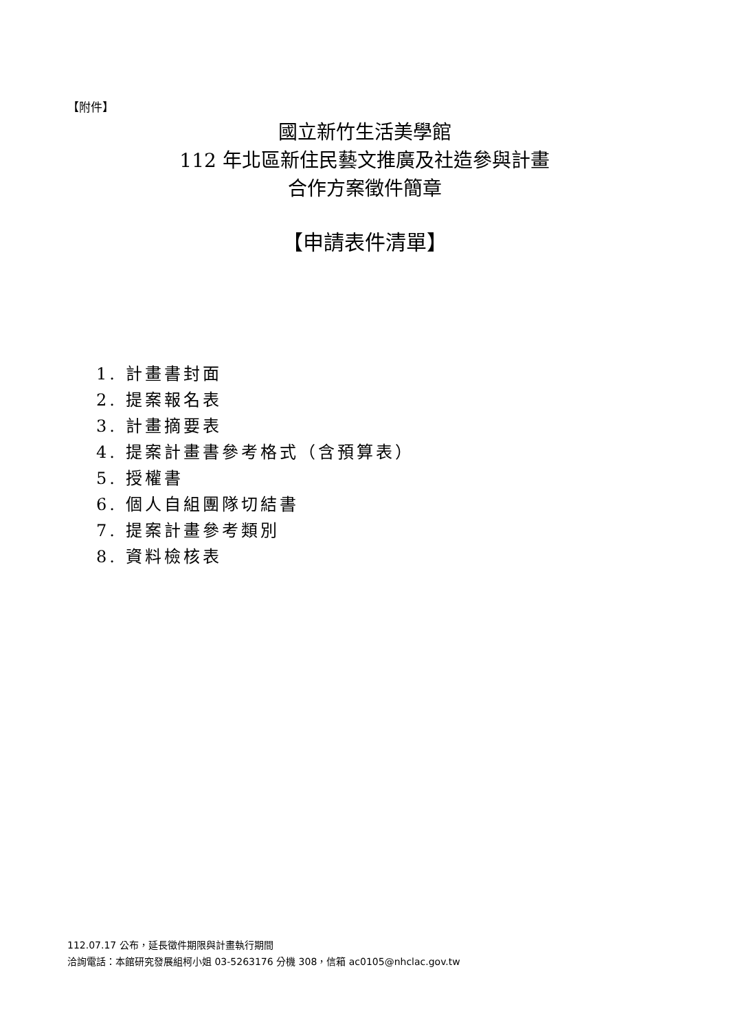【附件】
國立新竹生活美學館
112 年北區新住民藝文推廣及社造參與計畫
合作方案徵件簡章
【申請表件清單】
1. 計畫書封面
2. 提案報名表
3. 計畫摘要表
4. 提案計畫書參考格式（含預算表）
5. 授權書
6. 個人自組團隊切結書
7. 提案計畫參考類別
8. 資料檢核表
112.07.17 公布，延長徵件期限與計畫執行期間
洽詢電話：本館研究發展組柯小姐 03-5263176 分機 308，信箱 ac0105@nhclac.gov.tw